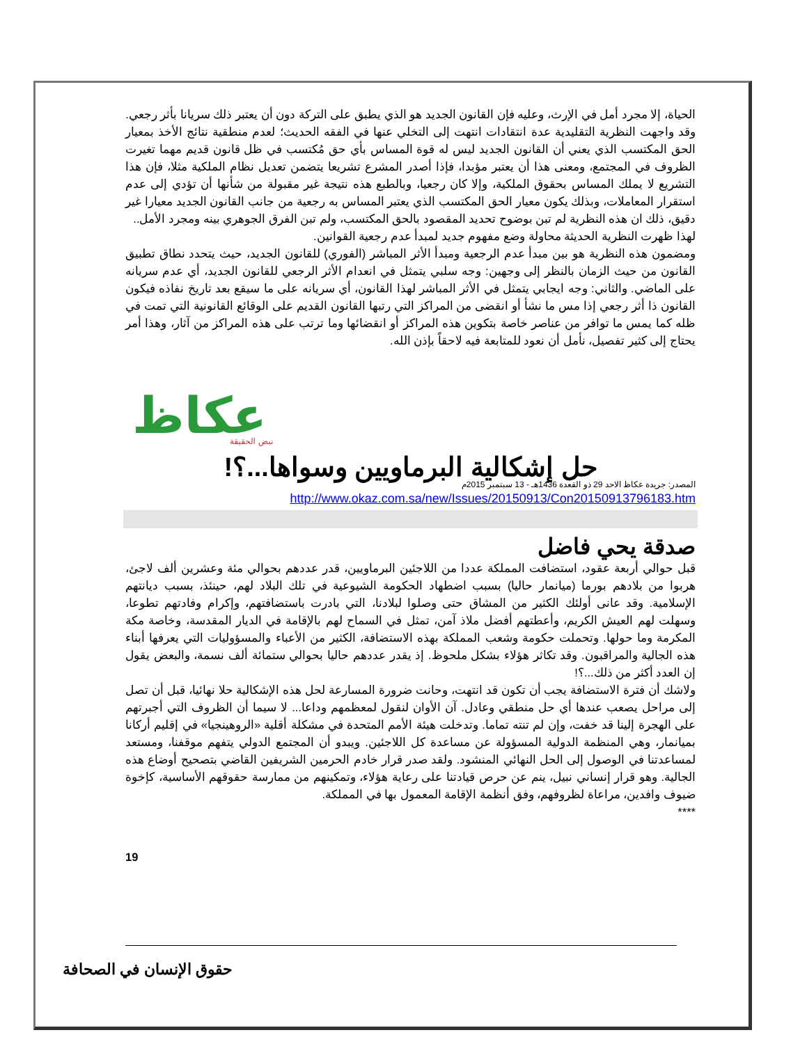الحياة، إلا مجرد أمل في الإرث، وعليه فإن القانون الجديد هو الذي يطبق على التركة دون أن يعتبر ذلك سريانا بأثر رجعي.
وقد واجهت النظرية التقليدية عدة انتقادات انتهت إلى التخلي عنها في الفقه الحديث؛ لعدم منطقية نتائج الأخذ بمعيار الحق المكتسب الذي يعني أن القانون الجديد ليس له قوة المساس بأي حق مُكتسب في ظل قانون قديم مهما تغيرت الظروف في المجتمع، ومعنى هذا أن يعتبر مؤبدا، فإذا أصدر المشرع تشريعا يتضمن تعديل نظام الملكية مثلا، فإن هذا التشريع لا يملك المساس بحقوق الملكية، وإلا كان رجعيا، وبالطبع هذه نتيجة غير مقبولة من شأنها أن تؤدي إلى عدم استقرار المعاملات، وبذلك يكون معيار الحق المكتسب الذي يعتبر المساس به رجعية من جانب القانون الجديد معيارا غير دقيق، ذلك ان هذه النظرية لم تبن بوضوح تحديد المقصود بالحق المكتسب، ولم تبن الفرق الجوهري بينه ومجرد الأمل..
لهذا ظهرت النظرية الحديثة محاولة وضع مفهوم جديد لمبدأ عدم رجعية القوانين.
ومضمون هذه النظرية هو بين مبدأ عدم الرجعية ومبدأ الأثر المباشر (الفوري) للقانون الجديد، حيث يتحدد نطاق تطبيق القانون من حيث الزمان بالنظر إلى وجهين: وجه سلبي يتمثل في انعدام الأثر الرجعي للقانون الجديد، أي عدم سريانه على الماضي. والثاني: وجه ايجابي يتمثل في الأثر المباشر لهذا القانون، أي سريانه على ما سيقع بعد تاريخ نفاذه فيكون القانون ذا أثر رجعي إذا مس ما نشأ أو انقضى من المراكز التي رتبها القانون القديم على الوقائع القانونية التي تمت في ظله كما يمس ما توافر من عناصر خاصة بتكوين هذه المراكز أو انقضائها وما ترتب على هذه المراكز من آثار، وهذا أمر يحتاج إلى كثير تفصيل، نأمل أن نعود للمتابعة فيه لاحقاً بإذن الله.
عكاظ
نبض الحقيقة
حل إشكالية البرماويين وسواها...؟!
المصدر: جريدة عكاظ الاحد 29 ذو القعدة 1436هـ - 13 سبتمبر 2015م
http://www.okaz.com.sa/new/Issues/20150913/Con20150913796183.htm
صدقة يحي فاضل
قبل حوالي أربعة عقود، استضافت المملكة عددا من اللاجئين البرماويين، قدر عددهم بحوالي مئة وعشرين ألف لاجئ، هربوا من بلادهم بورما (ميانمار حاليا) بسبب اضطهاد الحكومة الشيوعية في تلك البلاد لهم، حينئذ، بسبب ديانتهم الإسلامية. وقد عانى أولئك الكثير من المشاق حتى وصلوا لبلادنا، التي بادرت باستضافتهم، وإكرام وفادتهم تطوعا، وسهلت لهم العيش الكريم، وأعطتهم أفضل ملاذ آمن، تمثل في السماح لهم بالإقامة في الديار المقدسة، وخاصة مكة المكرمة وما حولها. وتحملت حكومة وشعب المملكة بهذه الاستضافة، الكثير من الأعباء والمسؤوليات التي يعرفها أبناء هذه الجالية والمراقبون. وقد تكاثر هؤلاء بشكل ملحوظ. إذ يقدر عددهم حاليا بحوالي ستمائة ألف نسمة، والبعض يقول إن العدد أكثر من ذلك...؟!
ولاشك أن فترة الاستضافة يجب أن تكون قد انتهت، وحانت ضرورة المسارعة لحل هذه الإشكالية حلا نهائيا، قبل أن تصل إلى مراحل يصعب عندها أي حل منطقي وعادل. آن الأوان لنقول لمعظمهم وداعا... لا سيما أن الظروف التي أجبرتهم على الهجرة إلينا قد خفت، وإن لم تنته تماما. وتدخلت هيئة الأمم المتحدة في مشكلة أقلية «الروهينجيا» في إقليم أركانا بميانمار، وهي المنظمة الدولية المسؤولة عن مساعدة كل اللاجئين. ويبدو أن المجتمع الدولي يتفهم موقفنا، ومستعد لمساعدتنا في الوصول إلى الحل النهائي المنشود. ولقد صدر قرار خادم الحرمين الشريفين القاضي بتصحيح أوضاع هذه الجالية. وهو قرار إنساني نبيل، ينم عن حرص قيادتنا على رعاية هؤلاء، وتمكينهم من ممارسة حقوقهم الأساسية، كإخوة ضيوف وافدين، مراعاة لظروفهم، وفق أنظمة الإقامة المعمول بها في المملكة.
****
19
حقوق الإنسان في الصحافة